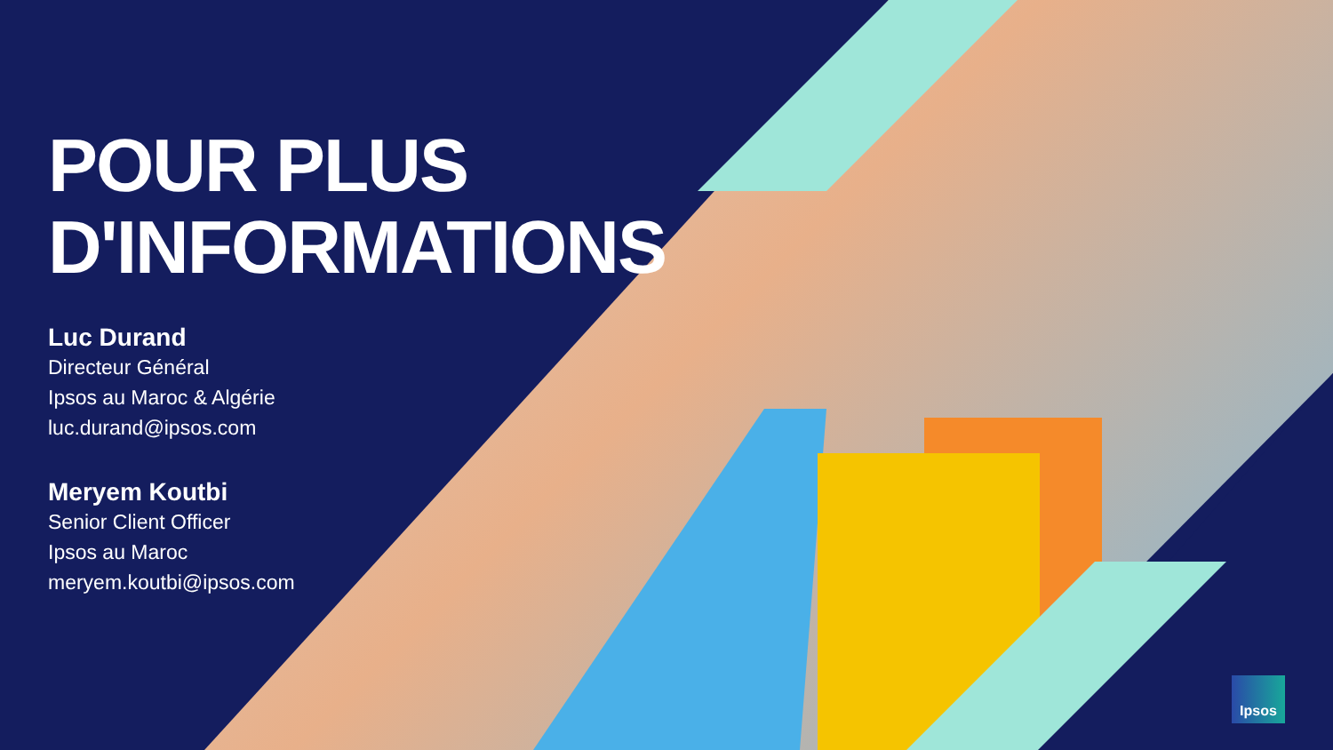POUR PLUS
D'INFORMATIONS
Luc Durand
Directeur Général
Ipsos au Maroc & Algérie
luc.durand@ipsos.com
Meryem Koutbi
Senior Client Officer
Ipsos au Maroc
meryem.koutbi@ipsos.com
Ipsos